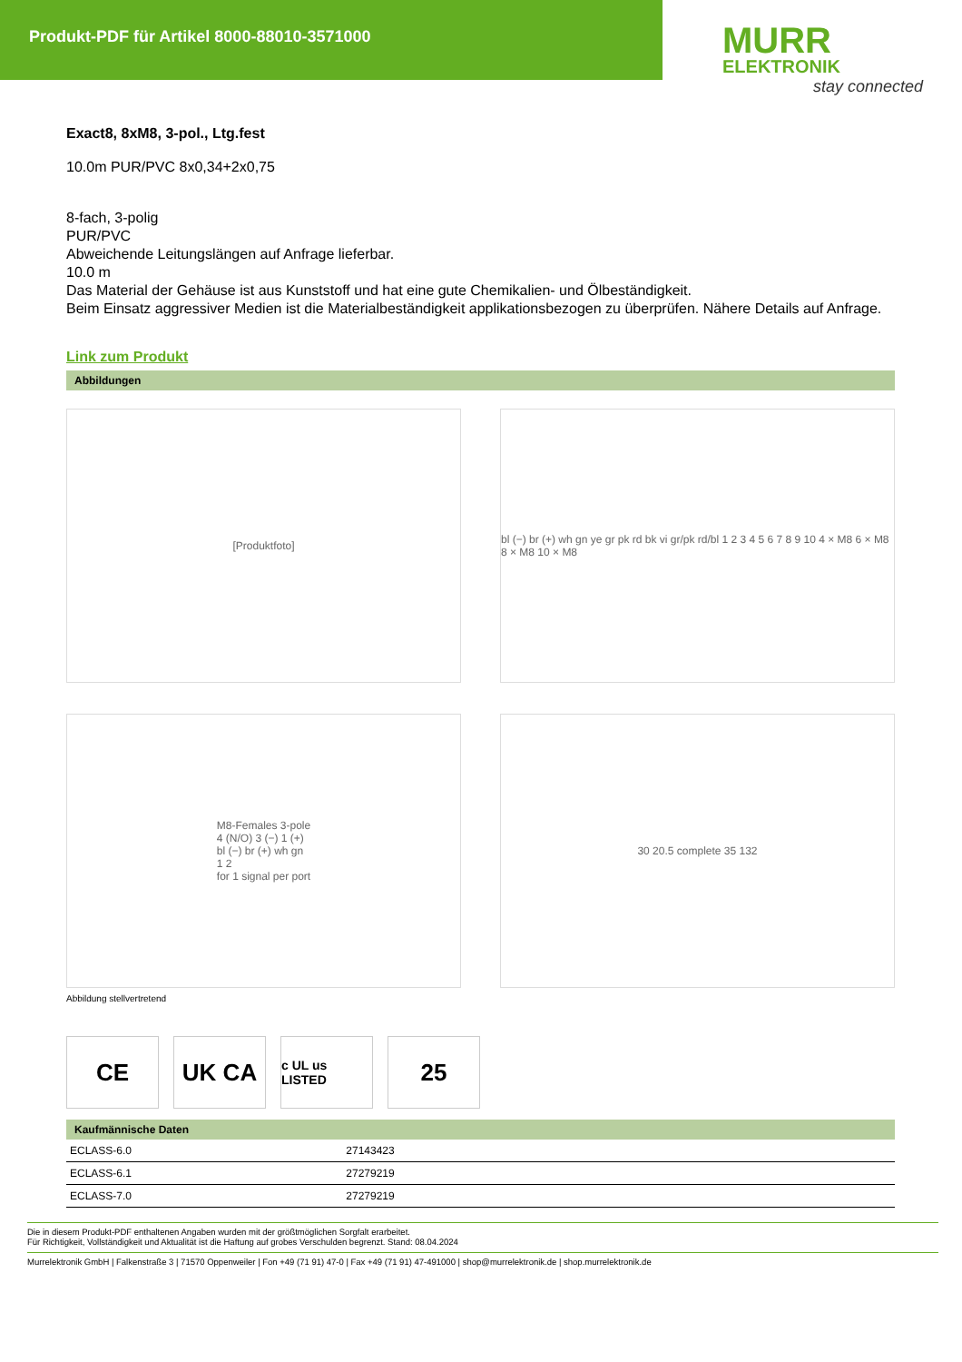Produkt-PDF für Artikel 8000-88010-3571000
MURR
ELEKTRONIK
stay connected
Exact8, 8xM8, 3-pol., Ltg.fest
10.0m PUR/PVC 8x0,34+2x0,75
8-fach, 3-polig
PUR/PVC
Abweichende Leitungslängen auf Anfrage lieferbar.
10.0 m
Das Material der Gehäuse ist aus Kunststoff und hat eine gute Chemikalien- und Ölbeständigkeit.
Beim Einsatz aggressiver Medien ist die Materialbeständigkeit applikationsbezogen zu überprüfen. Nähere Details auf Anfrage.
Link zum Produkt
Abbildungen
[Produktfoto]
bl (−) br (+) wh gn ye gr pk rd bk vi gr/pk rd/bl 1 2 3 4 5 6 7 8 9 10 4 × M8 6 × M8 8 × M8 10 × M8
M8-Females 3-pole
4 (N/O) 3 (−) 1 (+)
bl (−) br (+) wh gn
1 2
for 1 signal per port
30 20.5 complete 35 132
Abbildung stellvertretend
CE UK CA
c UL us LISTED
25
Kaufmännische Daten
| ECLASS-6.0 | 27143423 | |
| ECLASS-6.1 | 27279219 | |
| ECLASS-7.0 | 27279219 | |
Die in diesem Produkt-PDF enthaltenen Angaben wurden mit der größtmöglichen Sorgfalt erarbeitet.
Für Richtigkeit, Vollständigkeit und Aktualität ist die Haftung auf grobes Verschulden begrenzt. Stand: 08.04.2024
Murrelektronik GmbH | Falkenstraße 3 | 71570 Oppenweiler | Fon +49 (71 91) 47-0 | Fax +49 (71 91) 47-491000 | shop@murrelektronik.de | shop.murrelektronik.de